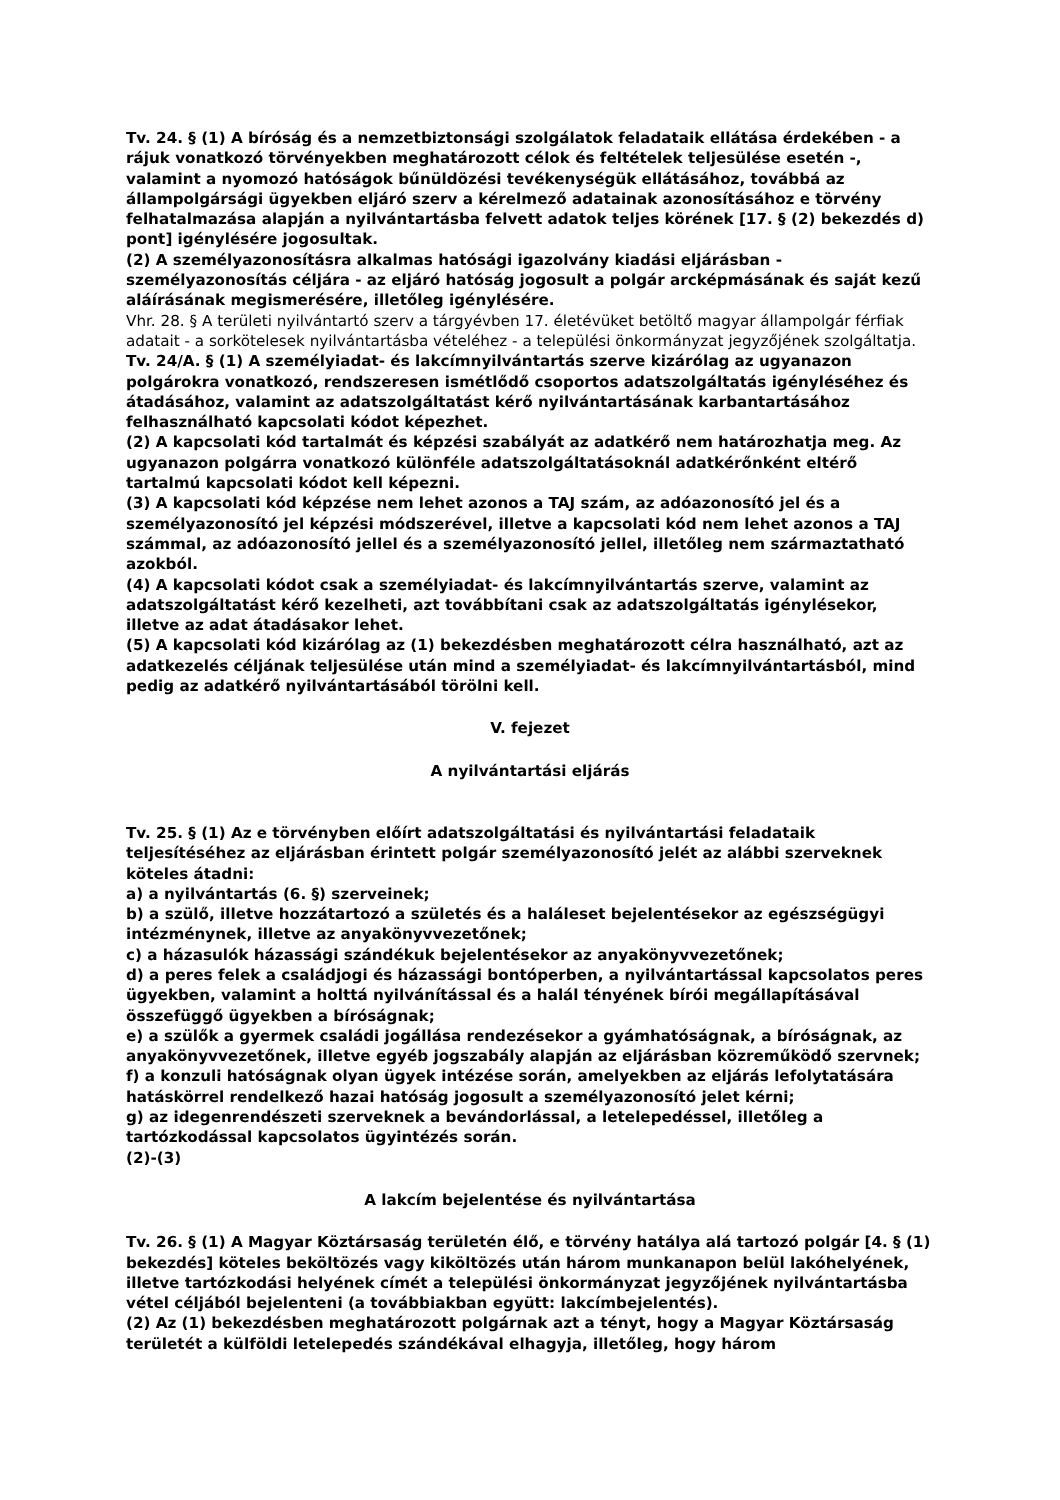Tv. 24. § (1) A bíróság és a nemzetbiztonsági szolgálatok feladataik ellátása érdekében - a rájuk vonatkozó törvényekben meghatározott célok és feltételek teljesülése esetén -, valamint a nyomozó hatóságok bűnüldözési tevékenységük ellátásához, továbbá az állampolgársági ügyekben eljáró szerv a kérelmező adatainak azonosításához e törvény felhatalmazása alapján a nyilvántartásba felvett adatok teljes körének [17. § (2) bekezdés d) pont] igénylésére jogosultak.
(2) A személyazonosításra alkalmas hatósági igazolvány kiadási eljárásban - személyazonosítás céljára - az eljáró hatóság jogosult a polgár arcképmásának és saját kezű aláírásának megismerésére, illetőleg igénylésére.
Vhr. 28. § A területi nyilvántartó szerv a tárgyévben 17. életévüket betöltő magyar állampolgár férfiak adatait - a sorkötelesek nyilvántartásba vételéhez - a települési önkormányzat jegyzőjének szolgáltatja.
Tv. 24/A. § (1) A személyiadat- és lakcímnyilvántartás szerve kizárólag az ugyanazon polgárokra vonatkozó, rendszeresen ismétlődő csoportos adatszolgáltatás igényléséhez és átadásához, valamint az adatszolgáltatást kérő nyilvántartásának karbantartásához felhasználható kapcsolati kódot képezhet.
(2) A kapcsolati kód tartalmát és képzési szabályát az adatkérő nem határozhatja meg. Az ugyanazon polgárra vonatkozó különféle adatszolgáltatásoknál adatkérőnként eltérő tartalmú kapcsolati kódot kell képezni.
(3) A kapcsolati kód képzése nem lehet azonos a TAJ szám, az adóazonosító jel és a személyazonosító jel képzési módszerével, illetve a kapcsolati kód nem lehet azonos a TAJ számmal, az adóazonosító jellel és a személyazonosító jellel, illetőleg nem származtatható azokból.
(4) A kapcsolati kódot csak a személyiadat- és lakcímnyilvántartás szerve, valamint az adatszolgáltatást kérő kezelheti, azt továbbítani csak az adatszolgáltatás igénylésekor, illetve az adat átadásakor lehet.
(5) A kapcsolati kód kizárólag az (1) bekezdésben meghatározott célra használható, azt az adatkezelés céljának teljesülése után mind a személyiadat- és lakcímnyilvántartásból, mind pedig az adatkérő nyilvántartásából törölni kell.
V. fejezet
A nyilvántartási eljárás
Tv. 25. § (1) Az e törvényben előírt adatszolgáltatási és nyilvántartási feladataik teljesítéséhez az eljárásban érintett polgár személyazonosító jelét az alábbi szerveknek köteles átadni:
a) a nyilvántartás (6. §) szerveinek;
b) a szülő, illetve hozzátartozó a születés és a haláleset bejelentésekor az egészségügyi intézménynek, illetve az anyakönyvvezetőnek;
c) a házasulók házassági szándékuk bejelentésekor az anyakönyvvezetőnek;
d) a peres felek a családjogi és házassági bontóperben, a nyilvántartással kapcsolatos peres ügyekben, valamint a holttá nyilvánítással és a halál tényének bírói megállapításával összefüggő ügyekben a bíróságnak;
e) a szülők a gyermek családi jogállása rendezésekor a gyámhatóságnak, a bíróságnak, az anyakönyvvezetőnek, illetve egyéb jogszabály alapján az eljárásban közreműködő szervnek;
f) a konzuli hatóságnak olyan ügyek intézése során, amelyekben az eljárás lefolytatására hatáskörrel rendelkező hazai hatóság jogosult a személyazonosító jelet kérni;
g) az idegenrendészeti szerveknek a bevándorlással, a letelepedéssel, illetőleg a tartózkodással kapcsolatos ügyintézés során.
(2)-(3)
A lakcím bejelentése és nyilvántartása
Tv. 26. § (1) A Magyar Köztársaság területén élő, e törvény hatálya alá tartozó polgár [4. § (1) bekezdés] köteles beköltözés vagy kiköltözés után három munkanapon belül lakóhelyének, illetve tartózkodási helyének címét a települési önkormányzat jegyzőjének nyilvántartásba vétel céljából bejelenteni (a továbbiakban együtt: lakcímbejelentés).
(2) Az (1) bekezdésben meghatározott polgárnak azt a tényt, hogy a Magyar Köztársaság területét a külföldi letelepedés szándékával elhagyja, illetőleg, hogy három